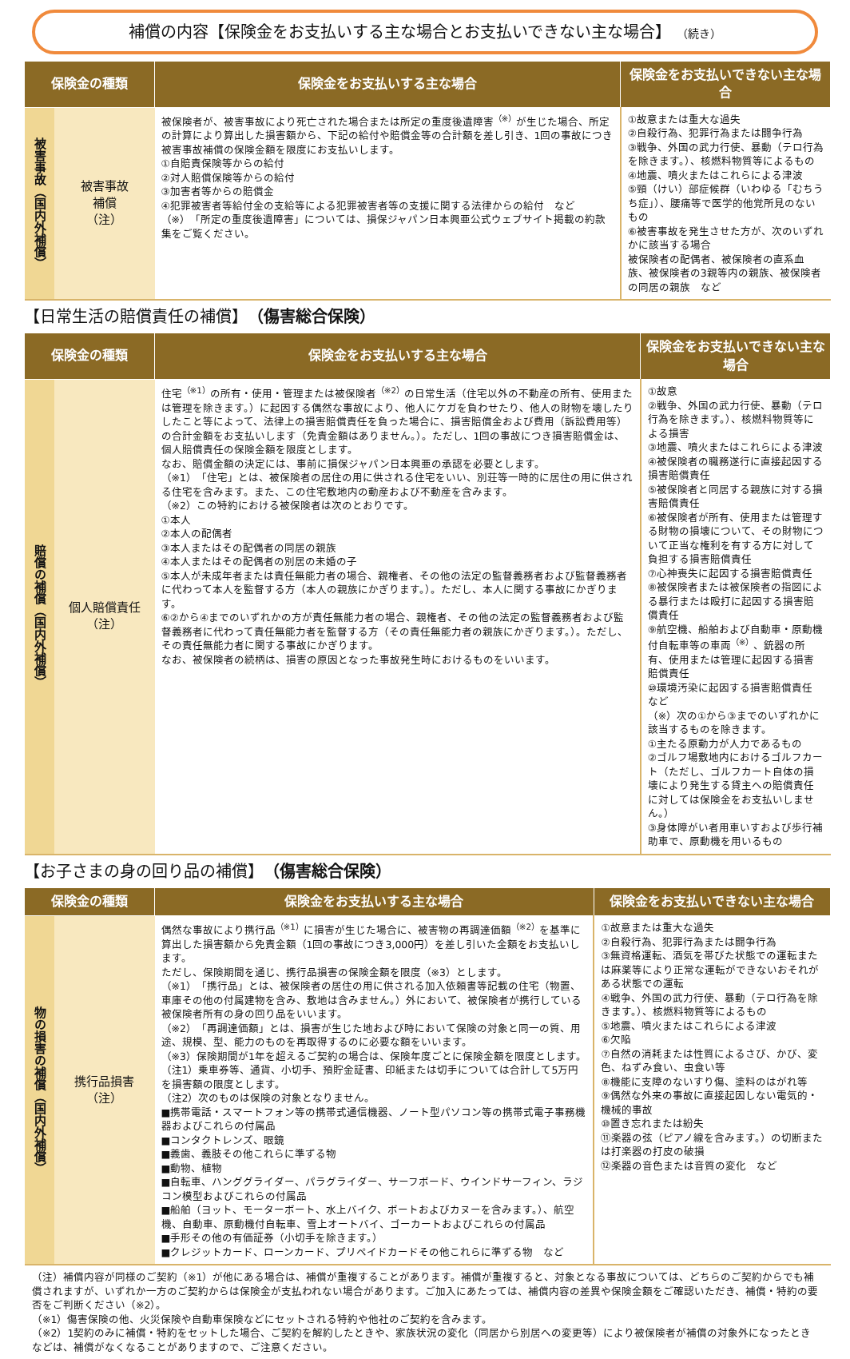補償の内容【保険金をお支払いする主な場合とお支払いできない主な場合】 （続き）
| 保険金の種類 | | 保険金をお支払いする主な場合 | 保険金をお支払いできない主な場合 |
| --- | --- | --- | --- |
| 被害事故（国内外補償） | 被害事故 補償 （注） | 被保険者が、被害事故により死亡された場合または所定の重度後遺障害<sup>（※）</sup>が生じた場合、所定の計算により算出した損害額から、下記の給付や賠償金等の合計額を差し引き、1回の事故につき被害事故補償の保険金額を限度にお支払いします。 ①自賠責保険等からの給付 ②対人賠償保険等からの給付 ③加害者等からの賠償金 ④犯罪被害者等給付金の支給等による犯罪被害者等の支援に関する法律からの給付 など （※）「所定の重度後遺障害」については、損保ジャパン日本興亜公式ウェブサイト掲載の約款集をご覧ください。 | ①故意または重大な過失 ②自殺行為、犯罪行為または闘争行為 ③戦争、外国の武力行使、暴動（テロ行為を除きます。）、核燃料物質等によるもの ④地震、噴火またはこれらによる津波 ⑤頸（けい）部症候群（いわゆる「むちうち症」）、腰痛等で医学的他覚所見のないもの ⑥被害事故を発生させた方が、次のいずれかに該当する場合 被保険者の配偶者、被保険者の直系血族、被保険者の3親等内の親族、被保険者の同居の親族 など |
【日常生活の賠償責任の補償】　（傷害総合保険）
| 保険金の種類 | | 保険金をお支払いする主な場合 | 保険金をお支払いできない主な場合 |
| --- | --- | --- | --- |
| 賠償の補償（国内外補償） | 個人賠償責任 （注） | 住宅<sup>（※1）</sup>の所有・使用・管理または被保険者<sup>（※2）</sup>の日常生活（住宅以外の不動産の所有、使用または管理を除きます。）に起因する偶然な事故により、他人にケガを負わせたり、他人の財物を壊したりしたこと等によって、法律上の損害賠償責任を負った場合に、損害賠償金および費用（訴訟費用等）の合計金額をお支払いします（免責金額はありません。）。ただし、1回の事故につき損害賠償金は、個人賠償責任の保険金額を限度とします。 なお、賠償金額の決定には、事前に損保ジャパン日本興亜の承認を必要とします。 （※1）「住宅」とは、被保険者の居住の用に供される住宅をいい、別荘等一時的に居住の用に供される住宅を含みます。また、この住宅敷地内の動産および不動産を含みます。 （※2）この特約における被保険者は次のとおりです。 ①本人 ②本人の配偶者 ③本人またはその配偶者の同居の親族 ④本人またはその配偶者の別居の未婚の子 ⑤本人が未成年者または責任無能力者の場合、親権者、その他の法定の監督義務者および監督義務者に代わって本人を監督する方（本人の親族にかぎります。）。ただし、本人に関する事故にかぎります。 ⑥②から④までのいずれかの方が責任無能力者の場合、親権者、その他の法定の監督義務者および監督義務者に代わって責任無能力者を監督する方（その責任無能力者の親族にかぎります。）。ただし、その責任無能力者に関する事故にかぎります。 なお、被保険者の続柄は、損害の原因となった事故発生時におけるものをいいます。 | ①故意 ②戦争、外国の武力行使、暴動（テロ行為を除きます。）、核燃料物質等による損害 ③地震、噴火またはこれらによる津波 ④被保険者の職務遂行に直接起因する損害賠償責任 ⑤被保険者と同居する親族に対する損害賠償責任 ⑥被保険者が所有、使用または管理する財物の損壊について、その財物について正当な権利を有する方に対して負担する損害賠償責任 ⑦心神喪失に起因する損害賠償責任 ⑧被保険者または被保険者の指図による暴行または殴打に起因する損害賠償責任 ⑨航空機、船舶および自動車・原動機付自転車等の車両<sup>（※）</sup>、銃器の所有、使用または管理に起因する損害賠償責任 ⑩環境汚染に起因する損害賠償責任 など （※）次の①から③までのいずれかに該当するものを除きます。 ①主たる原動力が人力であるもの ②ゴルフ場敷地内におけるゴルフカート（ただし、ゴルフカート自体の損壊により発生する貸主への賠償責任に対しては保険金をお支払いしません。） ③身体障がい者用車いすおよび歩行補助車で、原動機を用いるもの |
【お子さまの身の回り品の補償】　（傷害総合保険）
| 保険金の種類 | | 保険金をお支払いする主な場合 | 保険金をお支払いできない主な場合 |
| --- | --- | --- | --- |
| 物の損害の補償（国内外補償） | 携行品損害 （注） | 偶然な事故により携行品<sup>（※1）</sup>に損害が生じた場合に、被害物の再調達価額<sup>（※2）</sup>を基準に算出した損害額から免責金額（1回の事故につき3,000円）を差し引いた金額をお支払いします。 ただし、保険期間を通じ、携行品損害の保険金額を限度（※3）とします。 （※1）「携行品」とは、被保険者の居住の用に供される加入依頼書等記載の住宅（物置、車庫その他の付属建物を含み、敷地は含みません。）外において、被保険者が携行している被保険者所有の身の回り品をいいます。 （※2）「再調達価額」とは、損害が生じた地および時において保険の対象と同一の質、用途、規模、型、能力のものを再取得するのに必要な額をいいます。 （※3）保険期間が1年を超えるご契約の場合は、保険年度ごとに保険金額を限度とします。 （注1）乗車券等、通貨、小切手、預貯金証書、印紙または切手については合計して5万円を損害額の限度とします。 （注2）次のものは保険の対象となりません。 ■携帯電話・スマートフォン等の携帯式通信機器、ノート型パソコン等の携帯式電子事務機器およびこれらの付属品 ■コンタクトレンズ、眼鏡 ■義歯、義肢その他これらに準ずる物 ■動物、植物 ■自転車、ハンググライダー、パラグライダー、サーフボード、ウインドサーフィン、ラジコン模型およびこれらの付属品 ■船舶（ヨット、モーターボート、水上バイク、ボートおよびカヌーを含みます。）、航空機、自動車、原動機付自転車、雪上オートバイ、ゴーカートおよびこれらの付属品 ■手形その他の有価証券（小切手を除きます。） ■クレジットカード、ローンカード、プリペイドカードその他これらに準ずる物 など | ①故意または重大な過失 ②自殺行為、犯罪行為または闘争行為 ③無資格運転、酒気を帯びた状態での運転または麻薬等により正常な運転ができないおそれがある状態での運転 ④戦争、外国の武力行使、暴動（テロ行為を除きます。）、核燃料物質等によるもの ⑤地震、噴火またはこれらによる津波 ⑥欠陥 ⑦自然の消耗または性質によるさび、かび、変色、ねずみ食い、虫食い等 ⑧機能に支障のないすり傷、塗料のはがれ等 ⑨偶然な外来の事故に直接起因しない電気的・機械的事故 ⑩置き忘れまたは紛失 ⑪楽器の弦（ピアノ線を含みます。）の切断または打楽器の打皮の破損 ⑫楽器の音色または音質の変化 など |
（注）補償内容が同様のご契約（※1）が他にある場合は、補償が重複することがあります。補償が重複すると、対象となる事故については、どちらのご契約からでも補償されますが、いずれか一方のご契約からは保険金が支払われない場合があります。ご加入にあたっては、補償内容の差異や保険金額をご確認いただき、補償・特約の要否をご判断ください（※2）。
（※1）傷害保険の他、火災保険や自動車保険などにセットされる特約や他社のご契約を含みます。
（※2）1契約のみに補償・特約をセットした場合、ご契約を解約したときや、家族状況の変化（同居から別居への変更等）により被保険者が補償の対象外になったときなどは、補償がなくなることがありますので、ご注意ください。